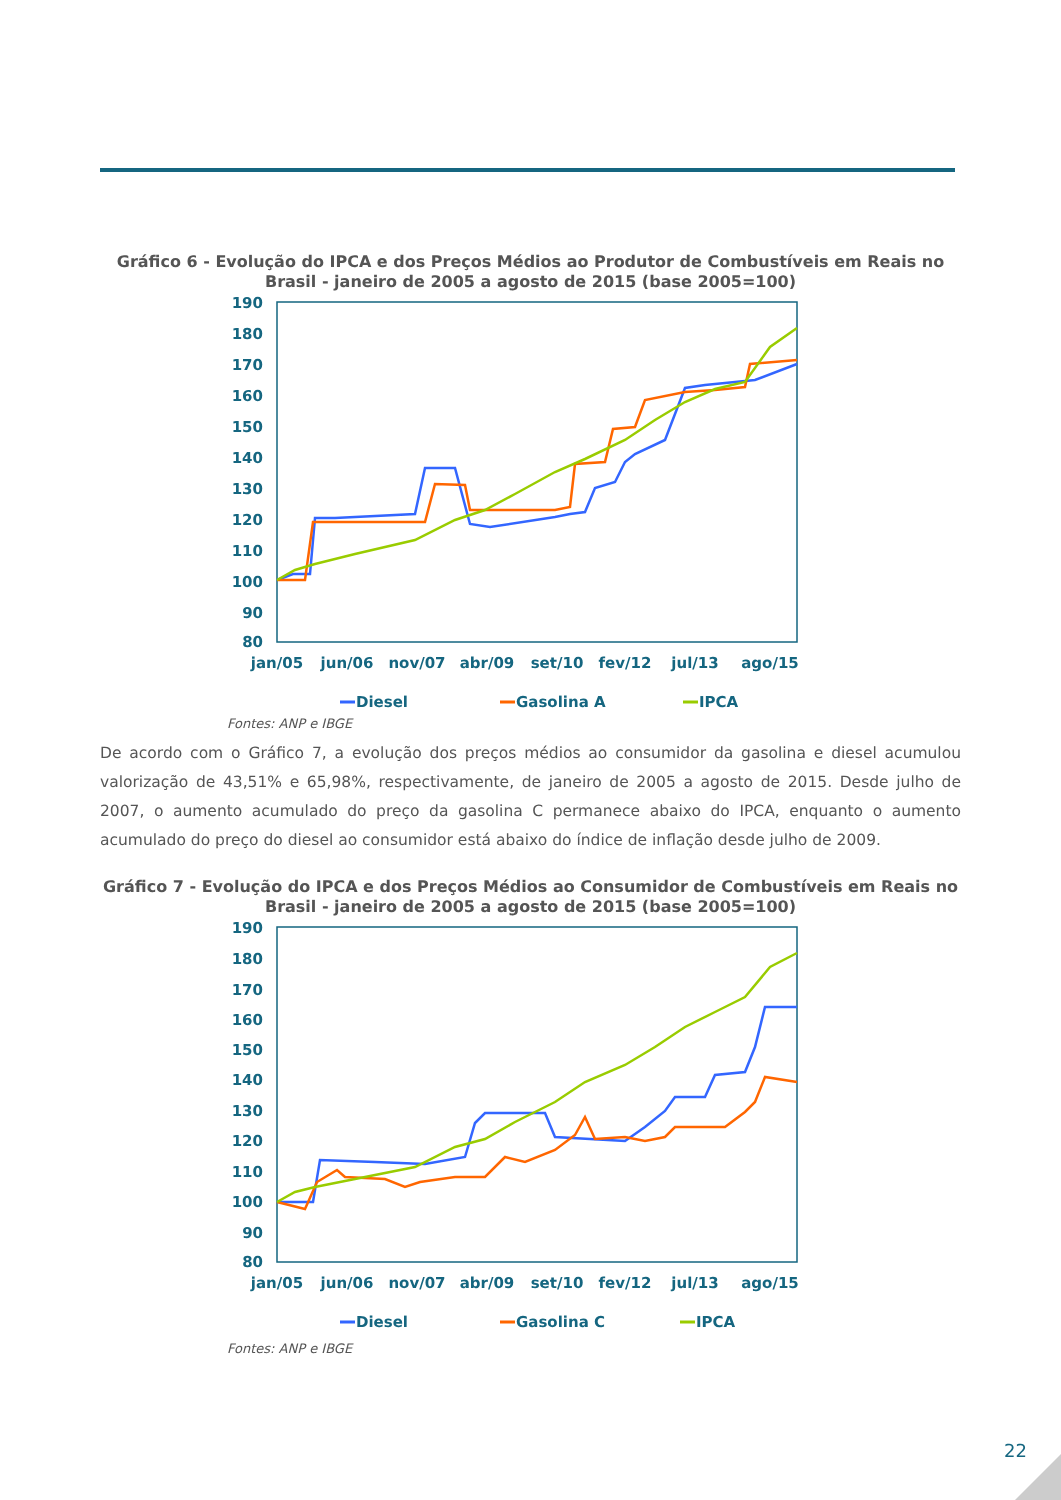Gráfico 6 - Evolução do IPCA e dos Preços Médios ao Produtor de Combustíveis em Reais no Brasil - janeiro de 2005 a agosto de 2015 (base 2005=100)
190
180
170
160
150
140
130
120
110
100
90
80
jan/05
jun/06
nov/07
abr/09
set/10
fev/12
jul/13
ago/15
Diesel
Gasolina A
IPCA
Fontes: ANP e IBGE
De acordo com o Gráfico 7, a evolução dos preços médios ao consumidor da gasolina e diesel acumulou valorização de 43,51% e 65,98%, respectivamente, de janeiro de 2005 a agosto de 2015. Desde julho de 2007, o aumento acumulado do preço da gasolina C permanece abaixo do IPCA, enquanto o aumento acumulado do preço do diesel ao consumidor está abaixo do índice de inflação desde julho de 2009.
Gráfico 7 - Evolução do IPCA e dos Preços Médios ao Consumidor de Combustíveis em Reais no Brasil - janeiro de 2005 a agosto de 2015 (base 2005=100)
190
180
170
160
150
140
130
120
110
100
90
80
jan/05
jun/06
nov/07
abr/09
set/10
fev/12
jul/13
ago/15
Diesel
Gasolina C
IPCA
Fontes: ANP e IBGE
22